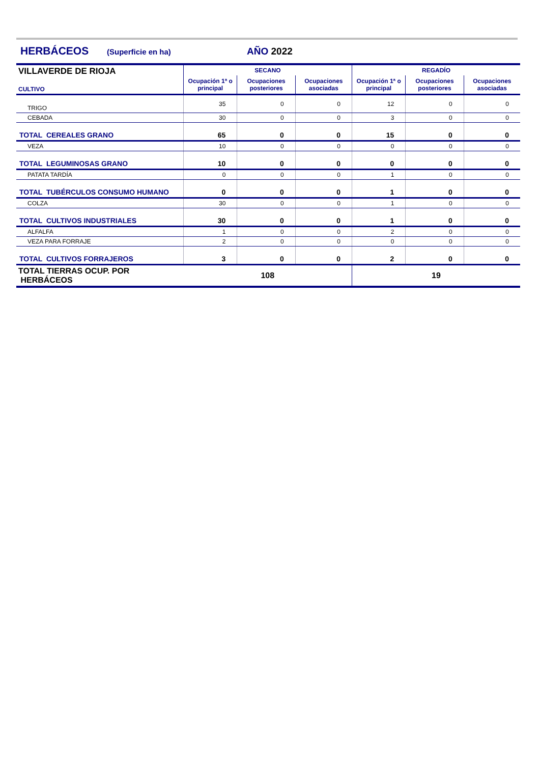HERBÁCEOS (Superficie en ha) AÑO 2022
| VILLAVERDE DE RIOJA CULTIVO | SECANO | | | REGADÍO | | |
| --- | --- | --- | --- | --- | --- | --- |
| | Ocupación 1ª o principal | Ocupaciones posteriores | Ocupaciones asociadas | Ocupación 1ª o principal | Ocupaciones posteriores | Ocupaciones asociadas |
| TRIGO | 35 | 0 | 0 | 12 | 0 | 0 |
| CEBADA | 30 | 0 | 0 | 3 | 0 | 0 |
| TOTAL CEREALES GRANO | 65 | 0 | 0 | 15 | 0 | 0 |
| VEZA | 10 | 0 | 0 | 0 | 0 | 0 |
| TOTAL LEGUMINOSAS GRANO | 10 | 0 | 0 | 0 | 0 | 0 |
| PATATA TARDÍA | 0 | 0 | 0 | 1 | 0 | 0 |
| TOTAL TUBÉRCULOS CONSUMO HUMANO | 0 | 0 | 0 | 1 | 0 | 0 |
| COLZA | 30 | 0 | 0 | 1 | 0 | 0 |
| TOTAL CULTIVOS INDUSTRIALES | 30 | 0 | 0 | 1 | 0 | 0 |
| ALFALFA | 1 | 0 | 0 | 2 | 0 | 0 |
| VEZA PARA FORRAJE | 2 | 0 | 0 | 0 | 0 | 0 |
| TOTAL CULTIVOS FORRAJEROS | 3 | 0 | 0 | 2 | 0 | 0 |
| TOTAL TIERRAS OCUP. POR HERBÁCEOS | 108 | | | 19 | | |